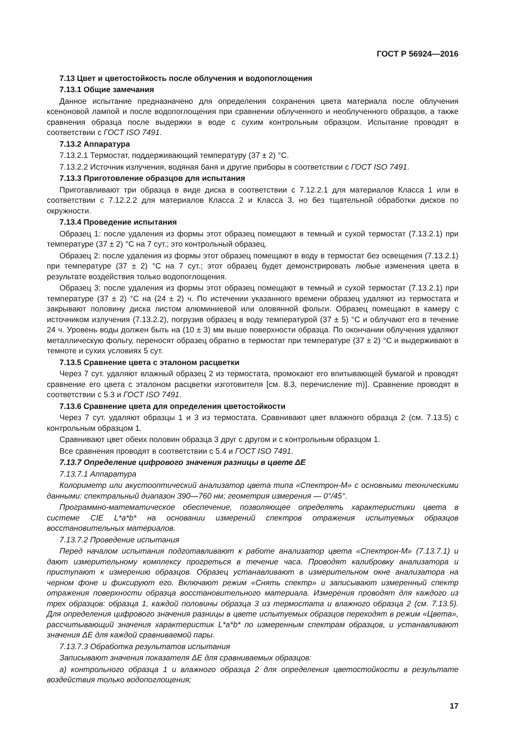ГОСТ Р 56924—2016
7.13 Цвет и цветостойкость после облучения и водопоглощения
7.13.1 Общие замечания
Данное испытание предназначено для определения сохранения цвета материала после облучения ксеноновой лампой и после водопоглощения при сравнении облученного и необлученного образцов, а также сравнения образца после выдержки в воде с сухим контрольным образцом. Испытание проводят в соответствии с ГОСТ ISO 7491.
7.13.2 Аппаратура
7.13.2.1 Термостат, поддерживающий температуру (37 ± 2) °С.
7.13.2.2 Источник излучения, водяная баня и другие приборы в соответствии с ГОСТ ISO 7491.
7.13.3 Приготовление образцов для испытания
Приготавливают три образца в виде диска в соответствии с 7.12.2.1 для материалов Класса 1 или в соответствии с 7.12.2.2 для материалов Класса 2 и Класса 3, но без тщательной обработки дисков по окружности.
7.13.4 Проведение испытания
Образец 1: после удаления из формы этот образец помещают в темный и сухой термостат (7.13.2.1) при температуре (37 ± 2) °С на 7 сут.; это контрольный образец.
Образец 2: после удаления из формы этот образец помещают в воду в термостат без освещения (7.13.2.1) при температуре (37 ± 2) °С на 7 сут.; этот образец будет демонстрировать любые изменения цвета в результате воздействия только водопоглощения.
Образец 3: после удаления из формы этот образец помещают в темный и сухой термостат (7.13.2.1) при температуре (37 ± 2) °С на (24 ± 2) ч. По истечении указанного времени образец удаляют из термостата и закрывают половину диска листом алюминиевой или оловянной фольги. Образец помещают в камеру с источником излучения (7.13.2.2), погрузив образец в воду температурой (37 ± 5) °С и облучают его в течение 24 ч. Уровень воды должен быть на (10 ± 3) мм выше поверхности образца. По окончании облучения удаляют металлическую фольгу, переносят образец обратно в термостат при температуре (37 ± 2) °С и выдерживают в темноте и сухих условиях 5 сут.
7.13.5 Сравнение цвета с эталоном расцветки
Через 7 сут. удаляют влажный образец 2 из термостата, промокают его впитывающей бумагой и проводят сравнение его цвета с эталоном расцветки изготовителя [см. 8.3, перечисление m)]. Сравнение проводят в соответствии с 5.3 и ГОСТ ISO 7491.
7.13.6 Сравнение цвета для определения цветостойкости
Через 7 сут. удаляют образцы 1 и 3 из термостата. Сравнивают цвет влажного образца 2 (см. 7.13.5) с контрольным образцом 1.
Сравнивают цвет обеих половин образца 3 друг с другом и с контрольным образцом 1.
Все сравнения проводят в соответствии с 5.4 и ГОСТ ISO 7491.
7.13.7 Определение цифрового значения разницы в цвете ΔE
7.13.7.1 Аппаратура
Колориметр или акустооптический анализатор цвета типа «Спектрон-М» с основными техническими данными: спектральный диапазон 390—760 нм; геометрия измерения — 0°/45°.
Программно-математическое обеспечение, позволяющее определять характеристики цвета в системе CIE L*a*b* на основании измерений спектров отражения испытуемых образцов восстановительных материалов.
7.13.7.2 Проведение испытания
Перед началом испытания подготавливают к работе анализатор цвета «Спектрон-М» (7.13.7.1) и дают измерительному комплексу прогреться в течение часа. Проводят калибровку анализатора и приступают к измерению образцов. Образец устанавливают в измерительном окне анализатора на черном фоне и фиксируют его. Включают режим «Снять спектр» и записывают измеренный спектр отражения поверхности образца восстановительного материала. Измерения проводят для каждого из трех образцов: образца 1, каждой половины образца 3 из термостата и влажного образца 2 (см. 7.13.5). Для определения цифрового значения разницы в цвете испытуемых образцов переходят в режим «Цвета», рассчитывающий значения характеристик L*a*b* по измеренным спектрам образцов, и устанавливают значения ΔE для каждой сравниваемой пары.
7.13.7.3 Обработка результатов испытания
Записывают значения показателя ΔE для сравниваемых образцов:
а) контрольного образца 1 и влажного образца 2 для определения цветостойкости в результате воздействия только водопоглощения;
17